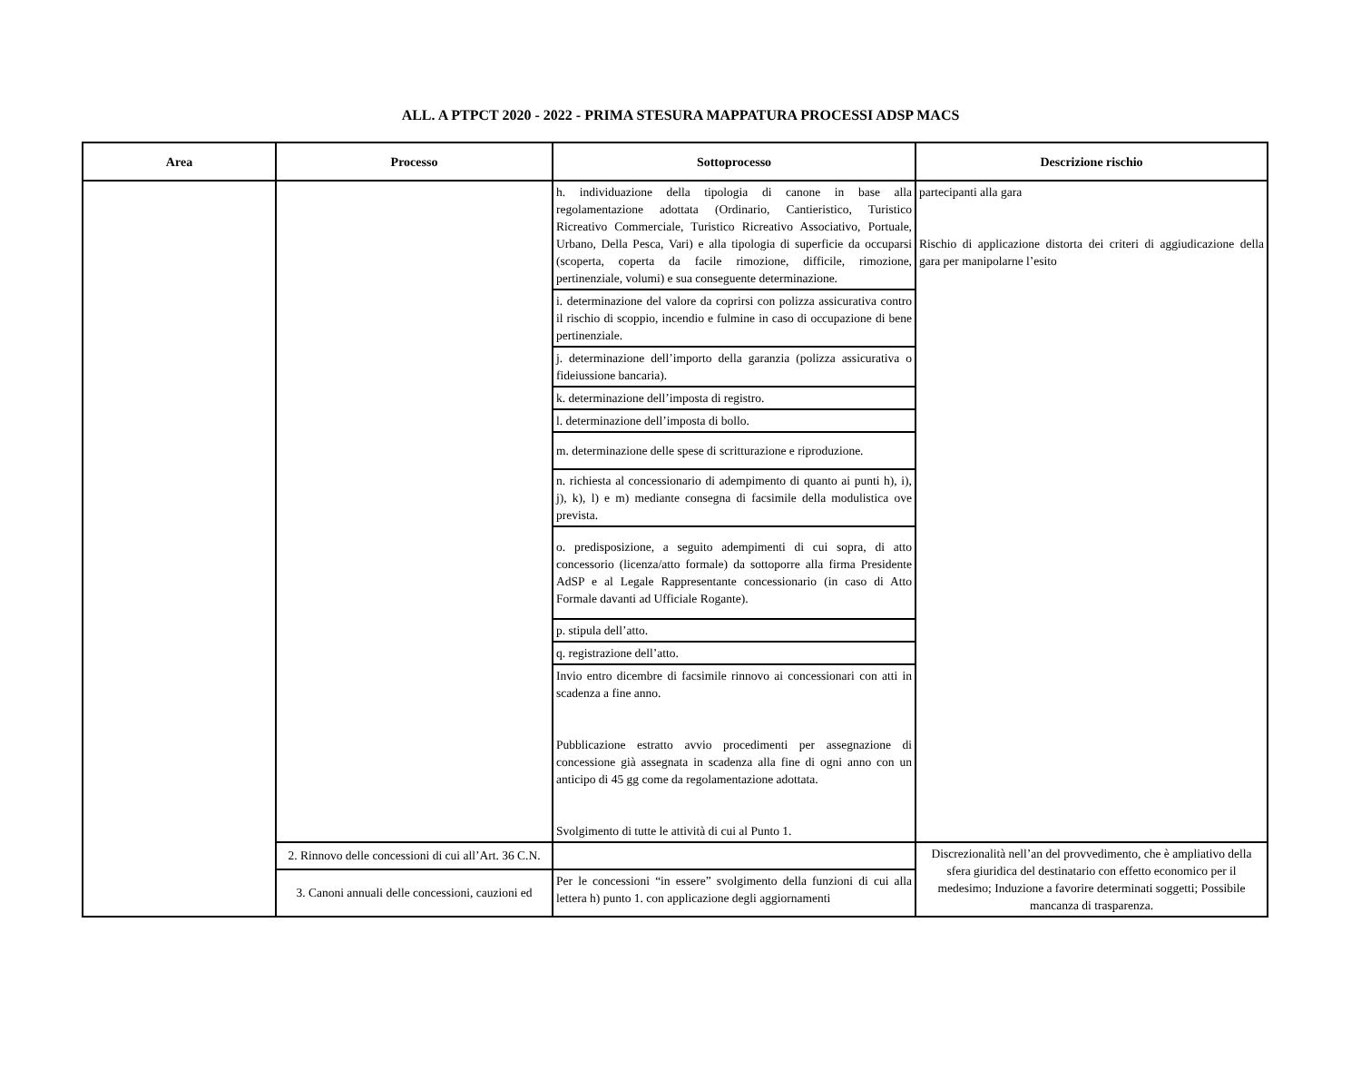ALL. A PTPCT 2020 - 2022 - PRIMA STESURA MAPPATURA PROCESSI ADSP MACS
| Area | Processo | Sottoprocesso | Descrizione rischio |
| --- | --- | --- | --- |
| | | h. individuazione della tipologia di canone in base alla regolamentazione adottata (Ordinario, Cantieristico, Turistico Ricreativo Commerciale, Turistico Ricreativo Associativo, Portuale, Urbano, Della Pesca, Vari) e alla tipologia di superficie da occuparsi (scoperta, coperta da facile rimozione, difficile, rimozione, pertinenziale, volumi) e sua conseguente determinazione. | partecipanti alla gara Rischio di applicazione distorta dei criteri di aggiudicazione della gara per manipolarne l’esito |
| | | i. determinazione del valore da coprirsi con polizza assicurativa contro il rischio di scoppio, incendio e fulmine in caso di occupazione di bene pertinenziale. | |
| | | j. determinazione dell’importo della garanzia (polizza assicurativa o fideiussione bancaria). | |
| | | k. determinazione dell’imposta di registro. | |
| | | l. determinazione dell’imposta di bollo. | |
| | | m. determinazione delle spese di scritturazione e riproduzione. | |
| | | n. richiesta al concessionario di adempimento di quanto ai punti h), i), j), k), l) e m) mediante consegna di facsimile della modulistica ove prevista. | |
| | | o. predisposizione, a seguito adempimenti di cui sopra, di atto concessorio (licenza/atto formale) da sottoporre alla firma Presidente AdSP e al Legale Rappresentante concessionario (in caso di Atto Formale davanti ad Ufficiale Rogante). | |
| | | p. stipula dell’atto. | |
| | | q. registrazione dell’atto. | |
| | | Invio entro dicembre di facsimile rinnovo ai concessionari con atti in scadenza a fine anno. Pubblicazione estratto avvio procedimenti per assegnazione di concessione già assegnata in scadenza alla fine di ogni anno con un anticipo di 45 gg come da regolamentazione adottata. Svolgimento di tutte le attività di cui al Punto 1. | |
| | 2. Rinnovo delle concessioni di cui all’Art. 36 C.N. | | Discrezionalità nell’an del provvedimento, che è ampliativo della sfera giuridica del destinatario con effetto economico per il medesimo; Induzione a favorire determinati soggetti; Possibile mancanza di trasparenza. |
| | 3. Canoni annuali delle concessioni, cauzioni ed | Per le concessioni “in essere” svolgimento della funzioni di cui alla lettera h) punto 1. con applicazione degli aggiornamenti | |